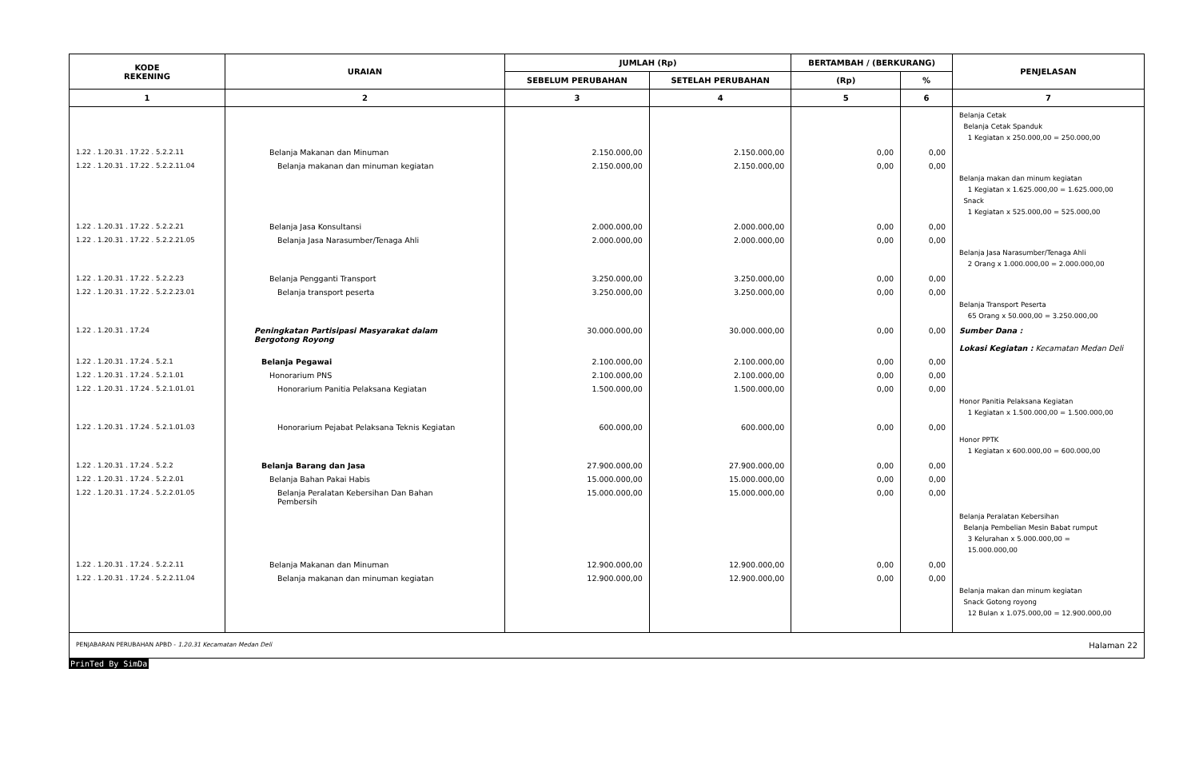| KODE REKENING | URAIAN | JUMLAH (Rp) | | BERTAMBAH / (BERKURANG) | | PENJELASAN |
| --- | --- | --- | --- | --- | --- | --- |
| | | SEBELUM PERUBAHAN | SETELAH PERUBAHAN | (Rp) | % | |
| 1 | 2 | 3 | 4 | 5 | 6 | 7 |
| | | | | | | Belanja Cetak Belanja Cetak Spanduk 1 Kegiatan x 250.000,00 = 250.000,00 |
| 1.22 . 1.20.31 . 17.22 . 5.2.2.11 | Belanja Makanan dan Minuman | 2.150.000,00 | 2.150.000,00 | 0,00 | 0,00 | |
| 1.22 . 1.20.31 . 17.22 . 5.2.2.11.04 | Belanja makanan dan minuman kegiatan | 2.150.000,00 | 2.150.000,00 | 0,00 | 0,00 | Belanja makan dan minum kegiatan 1 Kegiatan x 1.625.000,00 = 1.625.000,00 Snack 1 Kegiatan x 525.000,00 = 525.000,00 |
| 1.22 . 1.20.31 . 17.22 . 5.2.2.21 | Belanja Jasa Konsultansi | 2.000.000,00 | 2.000.000,00 | 0,00 | 0,00 | |
| 1.22 . 1.20.31 . 17.22 . 5.2.2.21.05 | Belanja Jasa Narasumber/Tenaga Ahli | 2.000.000,00 | 2.000.000,00 | 0,00 | 0,00 | Belanja Jasa Narasumber/Tenaga Ahli 2 Orang x 1.000.000,00 = 2.000.000,00 |
| 1.22 . 1.20.31 . 17.22 . 5.2.2.23 | Belanja Pengganti Transport | 3.250.000,00 | 3.250.000,00 | 0,00 | 0,00 | |
| 1.22 . 1.20.31 . 17.22 . 5.2.2.23.01 | Belanja transport peserta | 3.250.000,00 | 3.250.000,00 | 0,00 | 0,00 | Belanja Transport Peserta 65 Orang x 50.000,00 = 3.250.000,00 |
| 1.22 . 1.20.31 . 17.24 | Peningkatan Partisipasi Masyarakat dalam Bergotong Royong | 30.000.000,00 | 30.000.000,00 | 0,00 | 0,00 | Sumber Dana : Lokasi Kegiatan : Kecamatan Medan Deli |
| 1.22 . 1.20.31 . 17.24 . 5.2.1 | Belanja Pegawai | 2.100.000,00 | 2.100.000,00 | 0,00 | 0,00 | |
| 1.22 . 1.20.31 . 17.24 . 5.2.1.01 | Honorarium PNS | 2.100.000,00 | 2.100.000,00 | 0,00 | 0,00 | |
| 1.22 . 1.20.31 . 17.24 . 5.2.1.01.01 | Honorarium Panitia Pelaksana Kegiatan | 1.500.000,00 | 1.500.000,00 | 0,00 | 0,00 | Honor Panitia Pelaksana Kegiatan 1 Kegiatan x 1.500.000,00 = 1.500.000,00 |
| 1.22 . 1.20.31 . 17.24 . 5.2.1.01.03 | Honorarium Pejabat Pelaksana Teknis Kegiatan | 600.000,00 | 600.000,00 | 0,00 | 0,00 | Honor PPTK 1 Kegiatan x 600.000,00 = 600.000,00 |
| 1.22 . 1.20.31 . 17.24 . 5.2.2 | Belanja Barang dan Jasa | 27.900.000,00 | 27.900.000,00 | 0,00 | 0,00 | |
| 1.22 . 1.20.31 . 17.24 . 5.2.2.01 | Belanja Bahan Pakai Habis | 15.000.000,00 | 15.000.000,00 | 0,00 | 0,00 | |
| 1.22 . 1.20.31 . 17.24 . 5.2.2.01.05 | Belanja Peralatan Kebersihan Dan Bahan Pembersih | 15.000.000,00 | 15.000.000,00 | 0,00 | 0,00 | Belanja Peralatan Kebersihan Belanja Pembelian Mesin Babat rumput 3 Kelurahan x 5.000.000,00 = 15.000.000,00 |
| 1.22 . 1.20.31 . 17.24 . 5.2.2.11 | Belanja Makanan dan Minuman | 12.900.000,00 | 12.900.000,00 | 0,00 | 0,00 | |
| 1.22 . 1.20.31 . 17.24 . 5.2.2.11.04 | Belanja makanan dan minuman kegiatan | 12.900.000,00 | 12.900.000,00 | 0,00 | 0,00 | Belanja makan dan minum kegiatan Snack Gotong royong 12 Bulan x 1.075.000,00 = 12.900.000,00 |
PENJABARAN PERUBAHAN APBD - 1.20.31 Kecamatan Medan Deli Halaman 22
PrinTed By SimDa